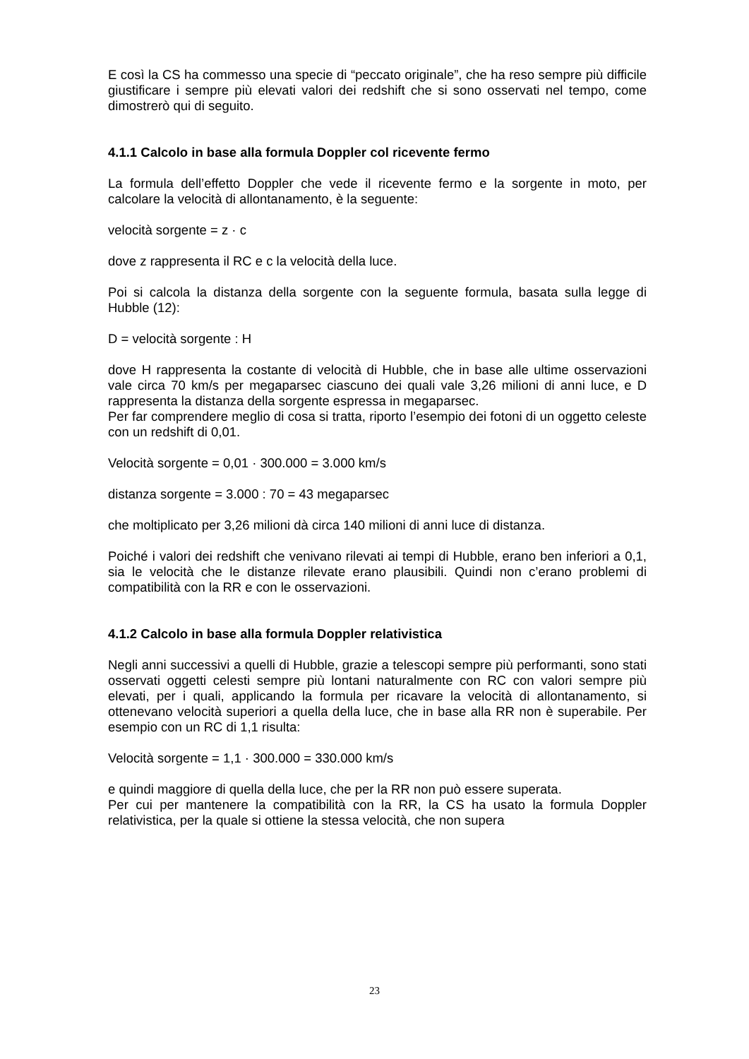E così la CS ha commesso una specie di “peccato originale”, che ha reso sempre più difficile giustificare i sempre più elevati valori dei redshift che si sono osservati nel tempo, come dimostrerò qui di seguito.
4.1.1 Calcolo in base alla formula Doppler col ricevente fermo
La formula dell’effetto Doppler che vede il ricevente fermo e la sorgente in moto, per calcolare la velocità di allontanamento, è la seguente:
velocità sorgente = z · c
dove z rappresenta il RC e c la velocità della luce.
Poi si calcola la distanza della sorgente con la seguente formula, basata sulla legge di Hubble (12):
D = velocità sorgente : H
dove H rappresenta la costante di velocità di Hubble, che in base alle ultime osservazioni vale circa 70 km/s per megaparsec ciascuno dei quali vale 3,26 milioni di anni luce, e D rappresenta la distanza della sorgente espressa in megaparsec.
Per far comprendere meglio di cosa si tratta, riporto l’esempio dei fotoni di un oggetto celeste con un redshift di 0,01.
Velocità sorgente = 0,01 · 300.000 = 3.000 km/s
distanza sorgente = 3.000 : 70 = 43 megaparsec
che moltiplicato per 3,26 milioni dà circa 140 milioni di anni luce di distanza.
Poiché i valori dei redshift che venivano rilevati ai tempi di Hubble, erano ben inferiori a 0,1, sia le velocità che le distanze rilevate erano plausibili. Quindi non c’erano problemi di compatibilità con la RR e con le osservazioni.
4.1.2 Calcolo in base alla formula Doppler relativistica
Negli anni successivi a quelli di Hubble, grazie a telescopi sempre più performanti, sono stati osservati oggetti celesti sempre più lontani naturalmente con RC con valori sempre più elevati, per i quali, applicando la formula per ricavare la velocità di allontanamento, si ottenevano velocità superiori a quella della luce, che in base alla RR non è superabile. Per esempio con un RC di 1,1 risulta:
Velocità sorgente = 1,1 · 300.000 = 330.000 km/s
e quindi maggiore di quella della luce, che per la RR non può essere superata.
Per cui per mantenere la compatibilità con la RR, la CS ha usato la formula Doppler relativistica, per la quale si ottiene la stessa velocità, che non supera
23